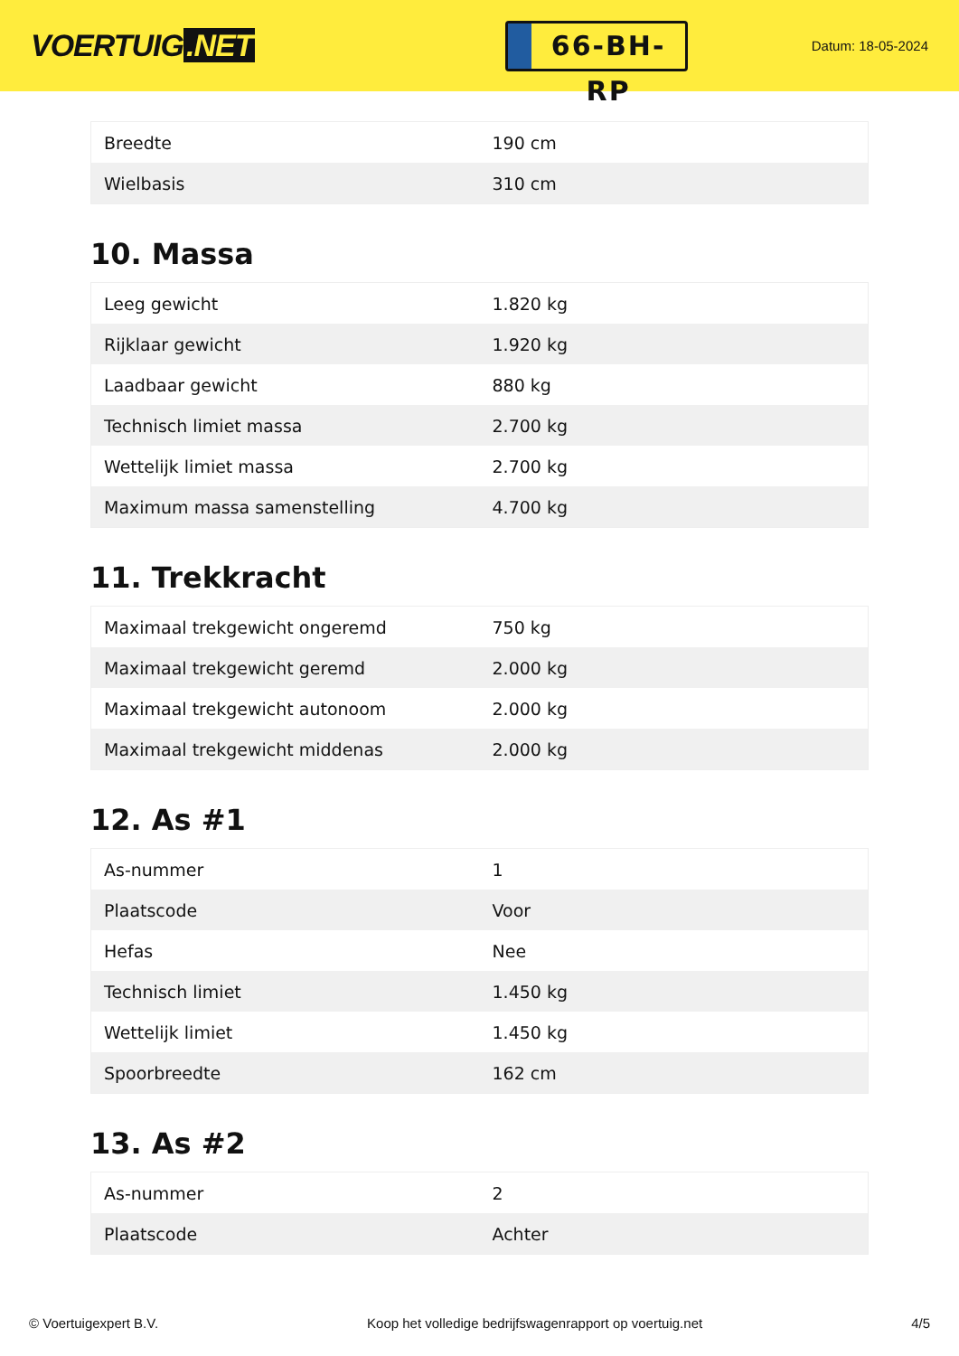VOERTUIG.NET
66-BH-RP
Datum: 18-05-2024
| Breedte | 190 cm |
| Wielbasis | 310 cm |
10. Massa
| Leeg gewicht | 1.820 kg |
| Rijklaar gewicht | 1.920 kg |
| Laadbaar gewicht | 880 kg |
| Technisch limiet massa | 2.700 kg |
| Wettelijk limiet massa | 2.700 kg |
| Maximum massa samenstelling | 4.700 kg |
11. Trekkracht
| Maximaal trekgewicht ongeremd | 750 kg |
| Maximaal trekgewicht geremd | 2.000 kg |
| Maximaal trekgewicht autonoom | 2.000 kg |
| Maximaal trekgewicht middenas | 2.000 kg |
12. As #1
| As-nummer | 1 |
| Plaatscode | Voor |
| Hefas | Nee |
| Technisch limiet | 1.450 kg |
| Wettelijk limiet | 1.450 kg |
| Spoorbreedte | 162 cm |
13. As #2
| As-nummer | 2 |
| Plaatscode | Achter |
© Voertuigexpert B.V. Koop het volledige bedrijfswagenrapport op voertuig.net 4/5